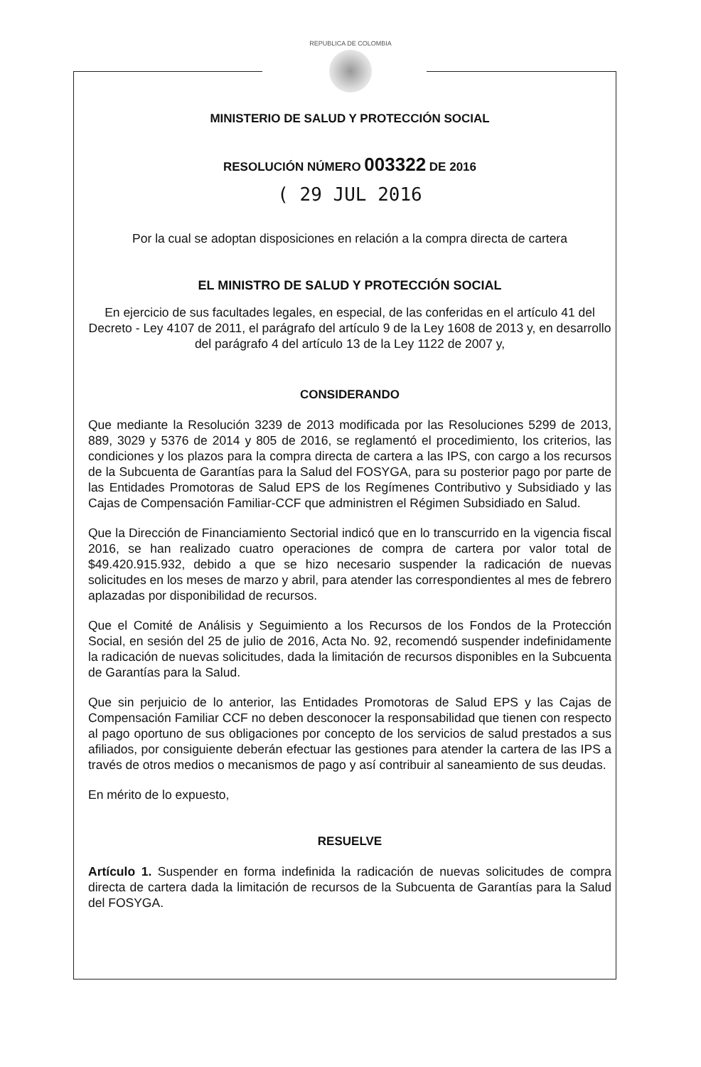REPUBLICA DE COLOMBIA
MINISTERIO DE SALUD Y PROTECCIÓN SOCIAL
RESOLUCIÓN NÚMERO 003322 DE 2016
( 29 JUL 2016
Por la cual se adoptan disposiciones en relación a la compra directa de cartera
EL MINISTRO DE SALUD Y PROTECCIÓN SOCIAL
En ejercicio de sus facultades legales, en especial, de las conferidas en el artículo 41 del Decreto - Ley 4107 de 2011, el parágrafo del artículo 9 de la Ley 1608 de 2013 y, en desarrollo del parágrafo 4 del artículo 13 de la Ley 1122 de 2007 y,
CONSIDERANDO
Que mediante la Resolución 3239 de 2013 modificada por las Resoluciones 5299 de 2013, 889, 3029 y 5376 de 2014 y 805 de 2016, se reglamentó el procedimiento, los criterios, las condiciones y los plazos para la compra directa de cartera a las IPS, con cargo a los recursos de la Subcuenta de Garantías para la Salud del FOSYGA, para su posterior pago por parte de las Entidades Promotoras de Salud EPS de los Regímenes Contributivo y Subsidiado y las Cajas de Compensación Familiar-CCF que administren el Régimen Subsidiado en Salud.
Que la Dirección de Financiamiento Sectorial indicó que en lo transcurrido en la vigencia fiscal 2016, se han realizado cuatro operaciones de compra de cartera por valor total de $49.420.915.932, debido a que se hizo necesario suspender la radicación de nuevas solicitudes en los meses de marzo y abril, para atender las correspondientes al mes de febrero aplazadas por disponibilidad de recursos.
Que el Comité de Análisis y Seguimiento a los Recursos de los Fondos de la Protección Social, en sesión del 25 de julio de 2016, Acta No. 92, recomendó suspender indefinidamente la radicación de nuevas solicitudes, dada la limitación de recursos disponibles en la Subcuenta de Garantías para la Salud.
Que sin perjuicio de lo anterior, las Entidades Promotoras de Salud EPS y las Cajas de Compensación Familiar CCF no deben desconocer la responsabilidad que tienen con respecto al pago oportuno de sus obligaciones por concepto de los servicios de salud prestados a sus afiliados, por consiguiente deberán efectuar las gestiones para atender la cartera de las IPS a través de otros medios o mecanismos de pago y así contribuir al saneamiento de sus deudas.
En mérito de lo expuesto,
RESUELVE
Artículo 1. Suspender en forma indefinida la radicación de nuevas solicitudes de compra directa de cartera dada la limitación de recursos de la Subcuenta de Garantías para la Salud del FOSYGA.